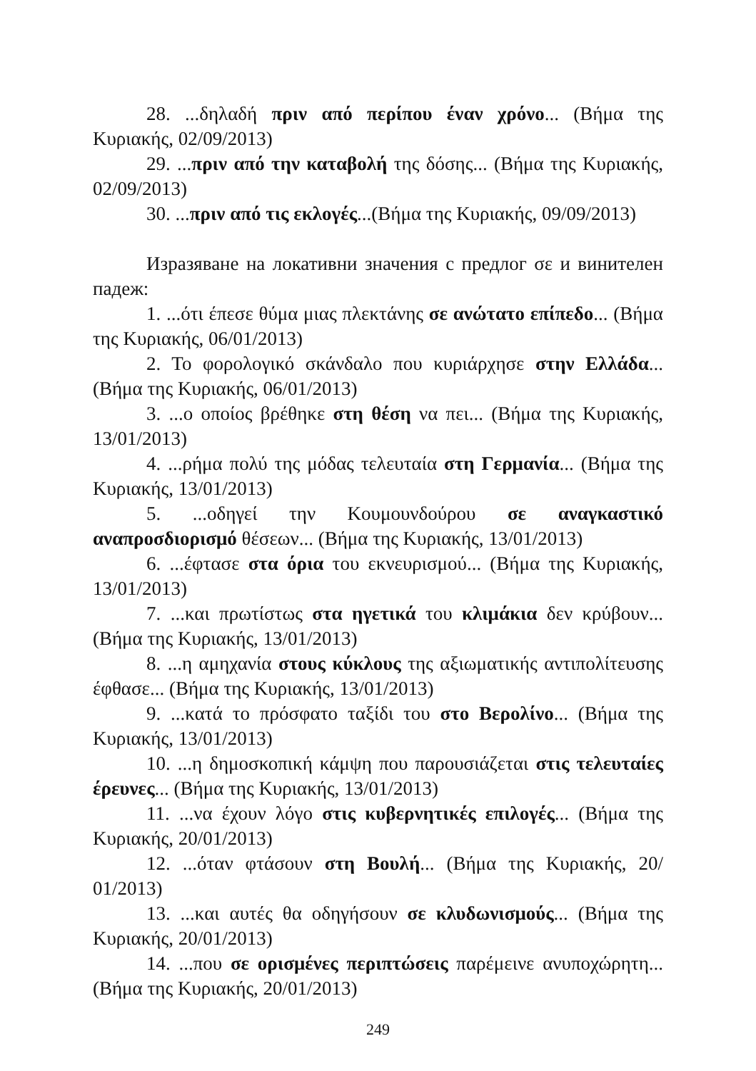28. ...δηλαδή πριν από περίπου έναν χρόνο... (Βήμα της Κυριακής, 02/09/2013)
29. ...πριν από την καταβολή της δόσης... (Βήμα της Κυριακής, 02/09/2013)
30. ...πριν από τις εκλογές...(Βήμα της Κυριακής, 09/09/2013)
Изразяване на локативни значения с предлог σε и винителен падеж:
1. ...ότι έπεσε θύμα μιας πλεκτάνης σε ανώτατο επίπεδο... (Βήμα της Κυριακής, 06/01/2013)
2. Το φορολογικό σκάνδαλο που κυριάρχησε στην Ελλάδα... (Βήμα της Κυριακής, 06/01/2013)
3. ...ο οποίος βρέθηκε στη θέση να πει... (Βήμα της Κυριακής, 13/01/2013)
4. ...ρήμα πολύ της μόδας τελευταία στη Γερμανία... (Βήμα της Κυριακής, 13/01/2013)
5. ...οδηγεί την Κουμουνδούρου σε αναγκαστικό αναπροσδιορισμό θέσεων... (Βήμα της Κυριακής, 13/01/2013)
6. ...έφτασε στα όρια του εκνευρισμού... (Βήμα της Κυριακής, 13/01/2013)
7. ...και πρωτίστως στα ηγετικά του κλιμάκια δεν κρύβουν... (Βήμα της Κυριακής, 13/01/2013)
8. ...η αμηχανία στους κύκλους της αξιωματικής αντιπολίτευσης έφθασε... (Βήμα της Κυριακής, 13/01/2013)
9. ...κατά το πρόσφατο ταξίδι του στο Βερολίνο... (Βήμα της Κυριακής, 13/01/2013)
10. ...η δημοσκοπική κάμψη που παρουσιάζεται στις τελευταίες έρευνες... (Βήμα της Κυριακής, 13/01/2013)
11. ...να έχουν λόγο στις κυβερνητικές επιλογές... (Βήμα της Κυριακής, 20/01/2013)
12. ...όταν φτάσουν στη Βουλή... (Βήμα της Κυριακής, 20/ 01/2013)
13. ...και αυτές θα οδηγήσουν σε κλυδωνισμούς... (Βήμα της Κυριακής, 20/01/2013)
14. ...που σε ορισμένες περιπτώσεις παρέμεινε ανυποχώρητη... (Βήμα της Κυριακής, 20/01/2013)
249